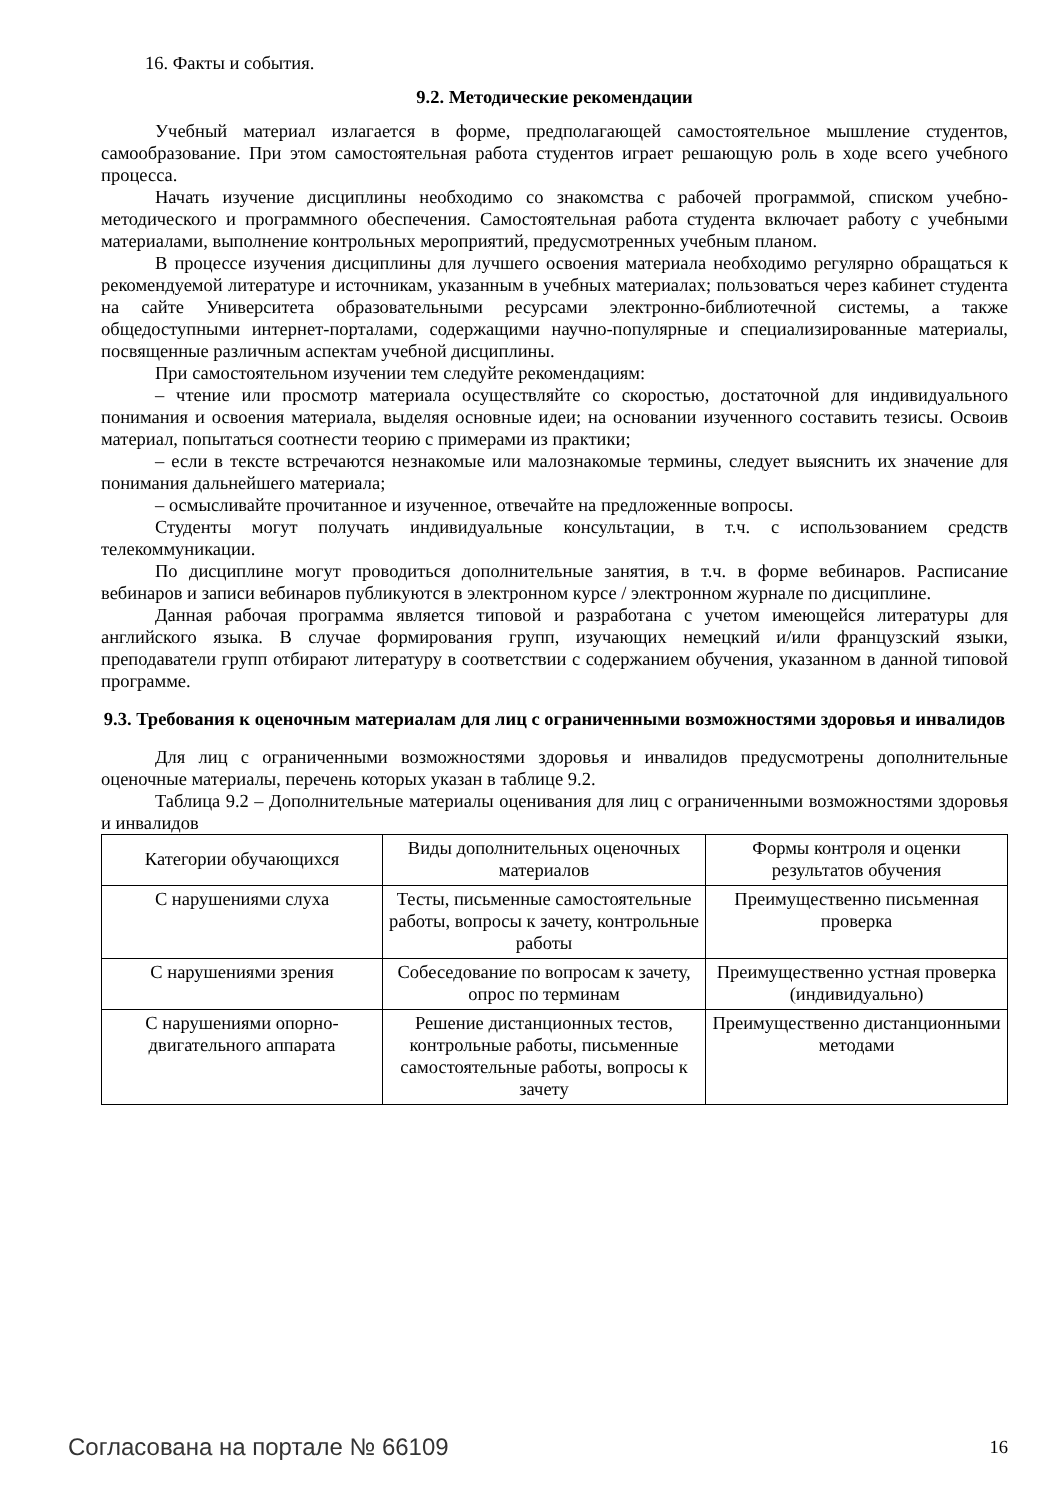16. Факты и события.
9.2. Методические рекомендации
Учебный материал излагается в форме, предполагающей самостоятельное мышление студентов, самообразование. При этом самостоятельная работа студентов играет решающую роль в ходе всего учебного процесса.
Начать изучение дисциплины необходимо со знакомства с рабочей программой, списком учебно-методического и программного обеспечения. Самостоятельная работа студента включает работу с учебными материалами, выполнение контрольных мероприятий, предусмотренных учебным планом.
В процессе изучения дисциплины для лучшего освоения материала необходимо регулярно обращаться к рекомендуемой литературе и источникам, указанным в учебных материалах; пользоваться через кабинет студента на сайте Университета образовательными ресурсами электронно-библиотечной системы, а также общедоступными интернет-порталами, содержащими научно-популярные и специализированные материалы, посвященные различным аспектам учебной дисциплины.
При самостоятельном изучении тем следуйте рекомендациям:
– чтение или просмотр материала осуществляйте со скоростью, достаточной для индивидуального понимания и освоения материала, выделяя основные идеи; на основании изученного составить тезисы. Освоив материал, попытаться соотнести теорию с примерами из практики;
– если в тексте встречаются незнакомые или малознакомые термины, следует выяснить их значение для понимания дальнейшего материала;
– осмысливайте прочитанное и изученное, отвечайте на предложенные вопросы.
Студенты могут получать индивидуальные консультации, в т.ч. с использованием средств телекоммуникации.
По дисциплине могут проводиться дополнительные занятия, в т.ч. в форме вебинаров. Расписание вебинаров и записи вебинаров публикуются в электронном курсе / электронном журнале по дисциплине.
Данная рабочая программа является типовой и разработана с учетом имеющейся литературы для английского языка. В случае формирования групп, изучающих немецкий и/или французский языки, преподаватели групп отбирают литературу в соответствии с содержанием обучения, указанном в данной типовой программе.
9.3. Требования к оценочным материалам для лиц с ограниченными возможностями здоровья и инвалидов
Для лиц с ограниченными возможностями здоровья и инвалидов предусмотрены дополнительные оценочные материалы, перечень которых указан в таблице 9.2.
Таблица 9.2 – Дополнительные материалы оценивания для лиц с ограниченными возможностями здоровья и инвалидов
| Категории обучающихся | Виды дополнительных оценочных материалов | Формы контроля и оценки результатов обучения |
| С нарушениями слуха | Тесты, письменные самостоятельные работы, вопросы к зачету, контрольные работы | Преимущественно письменная проверка |
| С нарушениями зрения | Собеседование по вопросам к зачету, опрос по терминам | Преимущественно устная проверка (индивидуально) |
| С нарушениями опорно-двигательного аппарата | Решение дистанционных тестов, контрольные работы, письменные самостоятельные работы, вопросы к зачету | Преимущественно дистанционными методами |
Согласована на портале № 66109 16